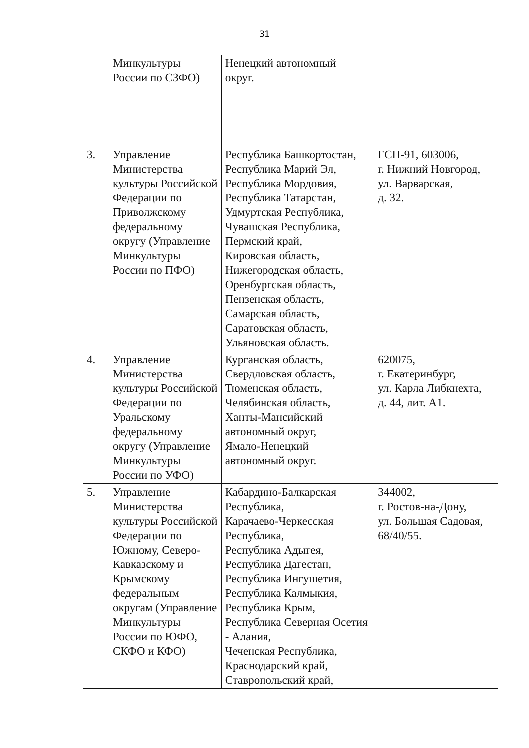31
| | Минкультуры России по СЗФО) | Ненецкий автономный округ. | |
| 3. | Управление Министерства культуры Российской Федерации по Приволжскому федеральному округу (Управление Минкультуры России по ПФО) | Республика Башкортостан, Республика Марий Эл, Республика Мордовия, Республика Татарстан, Удмуртская Республика, Чувашская Республика, Пермский край, Кировская область, Нижегородская область, Оренбургская область, Пензенская область, Самарская область, Саратовская область, Ульяновская область. | ГСП-91, 603006, г. Нижний Новгород, ул. Варварская, д. 32. |
| 4. | Управление Министерства культуры Российской Федерации по Уральскому федеральному округу (Управление Минкультуры России по УФО) | Курганская область, Свердловская область, Тюменская область, Челябинская область, Ханты-Мансийский автономный округ, Ямало-Ненецкий автономный округ. | 620075, г. Екатеринбург, ул. Карла Либкнехта, д. 44, лит. А1. |
| 5. | Управление Министерства культуры Российской Федерации по Южному, Северо-Кавказскому и Крымскому федеральным округам (Управление Минкультуры России по ЮФО, СКФО и КФО) | Кабардино-Балкарская Республика, Карачаево-Черкесская Республика, Республика Адыгея, Республика Дагестан, Республика Ингушетия, Республика Калмыкия, Республика Крым, Республика Северная Осетия - Алания, Чеченская Республика, Краснодарский край, Ставропольский край, | 344002, г. Ростов-на-Дону, ул. Большая Садовая, 68/40/55. |